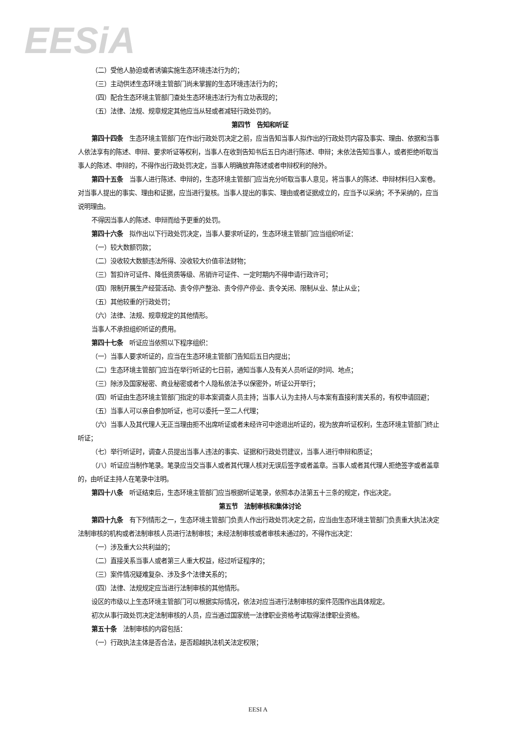EESiA
（二）受他人胁迫或者诱骗实施生态环境违法行为的；
（三）主动供述生态环境主管部门尚未掌握的生态环境违法行为的；
（四）配合生态环境主管部门查处生态环境违法行为有立功表现的；
（五）法律、法规、规章规定其他应当从轻或者减轻行政处罚的。
第四节　告知和听证
第四十四条　生态环境主管部门在作出行政处罚决定之前，应当告知当事人拟作出的行政处罚内容及事实、理由、依据和当事人依法享有的陈述、申辩、要求听证等权利，当事人在收到告知书后五日内进行陈述、申辩；未依法告知当事人，或者拒绝听取当事人的陈述、申辩的，不得作出行政处罚决定，当事人明确放弃陈述或者申辩权利的除外。
第四十五条　当事人进行陈述、申辩的，生态环境主管部门应当充分听取当事人意见，将当事人的陈述、申辩材料归入案卷。对当事人提出的事实、理由和证据，应当进行复核。当事人提出的事实、理由或者证据成立的，应当予以采纳；不予采纳的，应当说明理由。
不得因当事人的陈述、申辩而给予更重的处罚。
第四十六条　拟作出以下行政处罚决定，当事人要求听证的，生态环境主管部门应当组织听证：
（一）较大数额罚款；
（二）没收较大数额违法所得、没收较大价值非法财物；
（三）暂扣许可证件、降低资质等级、吊销许可证件、一定时期内不得申请行政许可；
（四）限制开展生产经营活动、责令停产整治、责令停产停业、责令关闭、限制从业、禁止从业；
（五）其他较重的行政处罚；
（六）法律、法规、规章规定的其他情形。
当事人不承担组织听证的费用。
第四十七条　听证应当依照以下程序组织：
（一）当事人要求听证的，应当在生态环境主管部门告知后五日内提出；
（二）生态环境主管部门应当在举行听证的七日前，通知当事人及有关人员听证的时间、地点；
（三）除涉及国家秘密、商业秘密或者个人隐私依法予以保密外，听证公开举行；
（四）听证由生态环境主管部门指定的非本案调查人员主持；当事人认为主持人与本案有直接利害关系的，有权申请回避；
（五）当事人可以亲自参加听证，也可以委托一至二人代理；
（六）当事人及其代理人无正当理由拒不出席听证或者未经许可中途退出听证的，视为放弃听证权利，生态环境主管部门终止听证；
（七）举行听证时，调查人员提出当事人违法的事实、证据和行政处罚建议，当事人进行申辩和质证；
（八）听证应当制作笔录。笔录应当交当事人或者其代理人核对无误后签字或者盖章。当事人或者其代理人拒绝签字或者盖章的，由听证主持人在笔录中注明。
第四十八条　听证结束后，生态环境主管部门应当根据听证笔录，依照本办法第五十三条的规定，作出决定。
第五节　法制审核和集体讨论
第四十九条　有下列情形之一，生态环境主管部门负责人作出行政处罚决定之前，应当由生态环境主管部门负责重大执法决定法制审核的机构或者法制审核人员进行法制审核；未经法制审核或者审核未通过的，不得作出决定：
（一）涉及重大公共利益的；
（二）直接关系当事人或者第三人重大权益，经过听证程序的；
（三）案件情况疑难复杂、涉及多个法律关系的；
（四）法律、法规规定应当进行法制审核的其他情形。
设区的市级以上生态环境主管部门可以根据实际情况，依法对应当进行法制审核的案件范围作出具体规定。
初次从事行政处罚决定法制审核的人员，应当通过国家统一法律职业资格考试取得法律职业资格。
第五十条　法制审核的内容包括：
（一）行政执法主体是否合法，是否超越执法机关法定权限；
EESI A